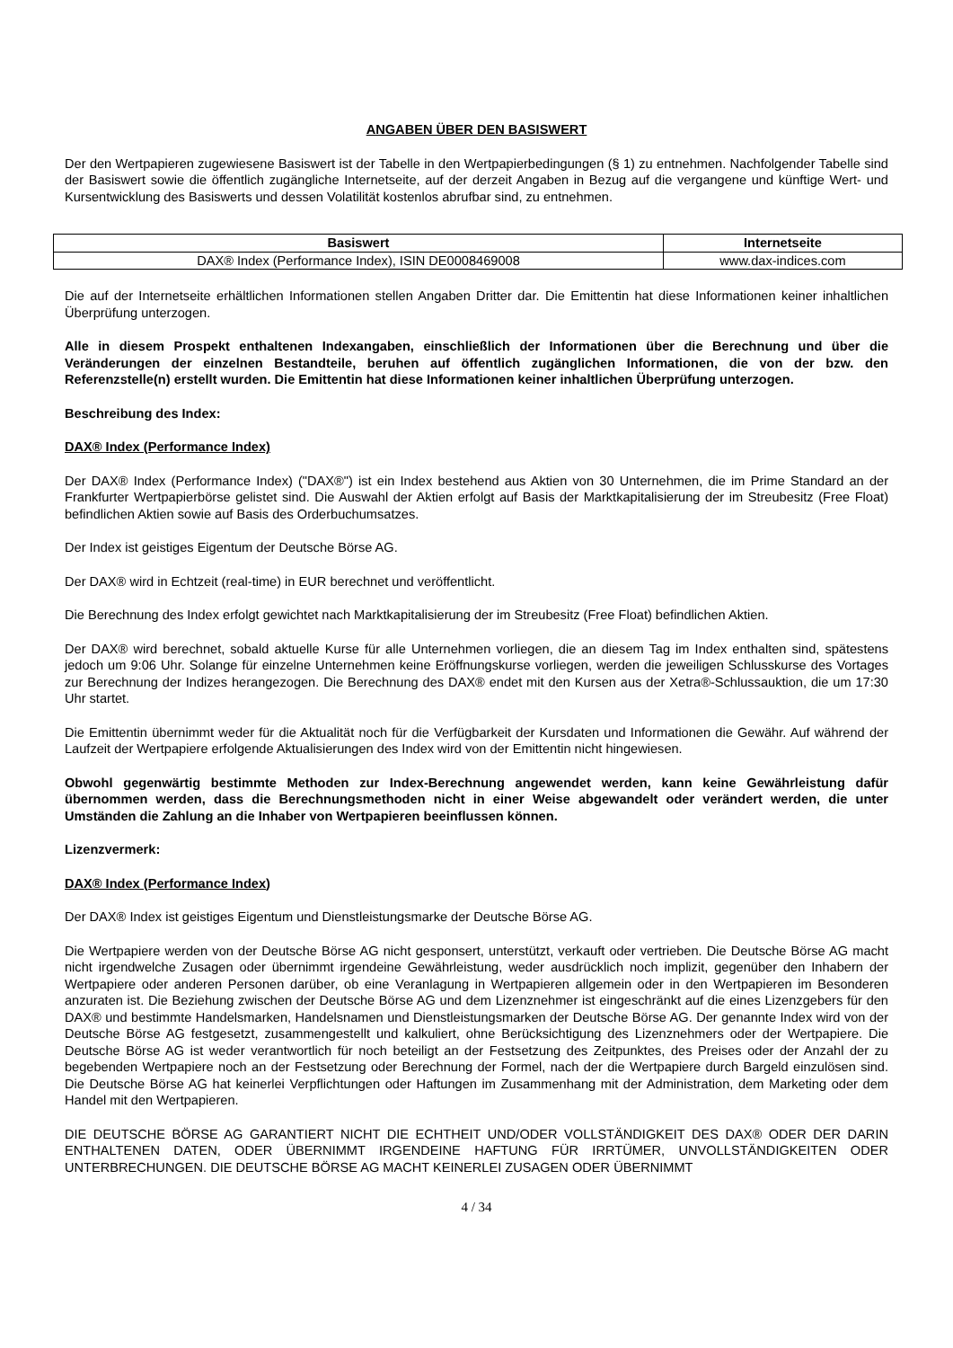ANGABEN ÜBER DEN BASISWERT
Der den Wertpapieren zugewiesene Basiswert ist der Tabelle in den Wertpapierbedingungen (§ 1) zu entnehmen. Nachfolgender Tabelle sind der Basiswert sowie die öffentlich zugängliche Internetseite, auf der derzeit Angaben in Bezug auf die vergangene und künftige Wert- und Kursentwicklung des Basiswerts und dessen Volatilität kostenlos abrufbar sind, zu entnehmen.
| Basiswert | Internetseite |
| --- | --- |
| DAX® Index (Performance Index), ISIN DE0008469008 | www.dax-indices.com |
Die auf der Internetseite erhältlichen Informationen stellen Angaben Dritter dar. Die Emittentin hat diese Informationen keiner inhaltlichen Überprüfung unterzogen.
Alle in diesem Prospekt enthaltenen Indexangaben, einschließlich der Informationen über die Berechnung und über die Veränderungen der einzelnen Bestandteile, beruhen auf öffentlich zugänglichen Informationen, die von der bzw. den Referenzstelle(n) erstellt wurden. Die Emittentin hat diese Informationen keiner inhaltlichen Überprüfung unterzogen.
Beschreibung des Index:
DAX® Index (Performance Index)
Der DAX® Index (Performance Index) ("DAX®") ist ein Index bestehend aus Aktien von 30 Unternehmen, die im Prime Standard an der Frankfurter Wertpapierbörse gelistet sind. Die Auswahl der Aktien erfolgt auf Basis der Marktkapitalisierung der im Streubesitz (Free Float) befindlichen Aktien sowie auf Basis des Orderbuchumsatzes.
Der Index ist geistiges Eigentum der Deutsche Börse AG.
Der DAX® wird in Echtzeit (real-time) in EUR berechnet und veröffentlicht.
Die Berechnung des Index erfolgt gewichtet nach Marktkapitalisierung der im Streubesitz (Free Float) befindlichen Aktien.
Der DAX® wird berechnet, sobald aktuelle Kurse für alle Unternehmen vorliegen, die an diesem Tag im Index enthalten sind, spätestens jedoch um 9:06 Uhr. Solange für einzelne Unternehmen keine Eröffnungskurse vorliegen, werden die jeweiligen Schlusskurse des Vortages zur Berechnung der Indizes herangezogen. Die Berechnung des DAX® endet mit den Kursen aus der Xetra®-Schlussauktion, die um 17:30 Uhr startet.
Die Emittentin übernimmt weder für die Aktualität noch für die Verfügbarkeit der Kursdaten und Informationen die Gewähr. Auf während der Laufzeit der Wertpapiere erfolgende Aktualisierungen des Index wird von der Emittentin nicht hingewiesen.
Obwohl gegenwärtig bestimmte Methoden zur Index-Berechnung angewendet werden, kann keine Gewährleistung dafür übernommen werden, dass die Berechnungsmethoden nicht in einer Weise abgewandelt oder verändert werden, die unter Umständen die Zahlung an die Inhaber von Wertpapieren beeinflussen können.
Lizenzvermerk:
DAX® Index (Performance Index)
Der DAX® Index ist geistiges Eigentum und Dienstleistungsmarke der Deutsche Börse AG.
Die Wertpapiere werden von der Deutsche Börse AG nicht gesponsert, unterstützt, verkauft oder vertrieben. Die Deutsche Börse AG macht nicht irgendwelche Zusagen oder übernimmt irgendeine Gewährleistung, weder ausdrücklich noch implizit, gegenüber den Inhabern der Wertpapiere oder anderen Personen darüber, ob eine Veranlagung in Wertpapieren allgemein oder in den Wertpapieren im Besonderen anzuraten ist. Die Beziehung zwischen der Deutsche Börse AG und dem Lizenznehmer ist eingeschränkt auf die eines Lizenzgebers für den DAX® und bestimmte Handelsmarken, Handelsnamen und Dienstleistungsmarken der Deutsche Börse AG. Der genannte Index wird von der Deutsche Börse AG festgesetzt, zusammengestellt und kalkuliert, ohne Berücksichtigung des Lizenznehmers oder der Wertpapiere. Die Deutsche Börse AG ist weder verantwortlich für noch beteiligt an der Festsetzung des Zeitpunktes, des Preises oder der Anzahl der zu begebenden Wertpapiere noch an der Festsetzung oder Berechnung der Formel, nach der die Wertpapiere durch Bargeld einzulösen sind. Die Deutsche Börse AG hat keinerlei Verpflichtungen oder Haftungen im Zusammenhang mit der Administration, dem Marketing oder dem Handel mit den Wertpapieren.
DIE DEUTSCHE BÖRSE AG GARANTIERT NICHT DIE ECHTHEIT UND/ODER VOLLSTÄNDIGKEIT DES DAX® ODER DER DARIN ENTHALTENEN DATEN, ODER ÜBERNIMMT IRGENDEINE HAFTUNG FÜR IRRTÜMER, UNVOLLSTÄNDIGKEITEN ODER UNTERBRECHUNGEN. DIE DEUTSCHE BÖRSE AG MACHT KEINERLEI ZUSAGEN ODER ÜBERNIMMT
4 / 34